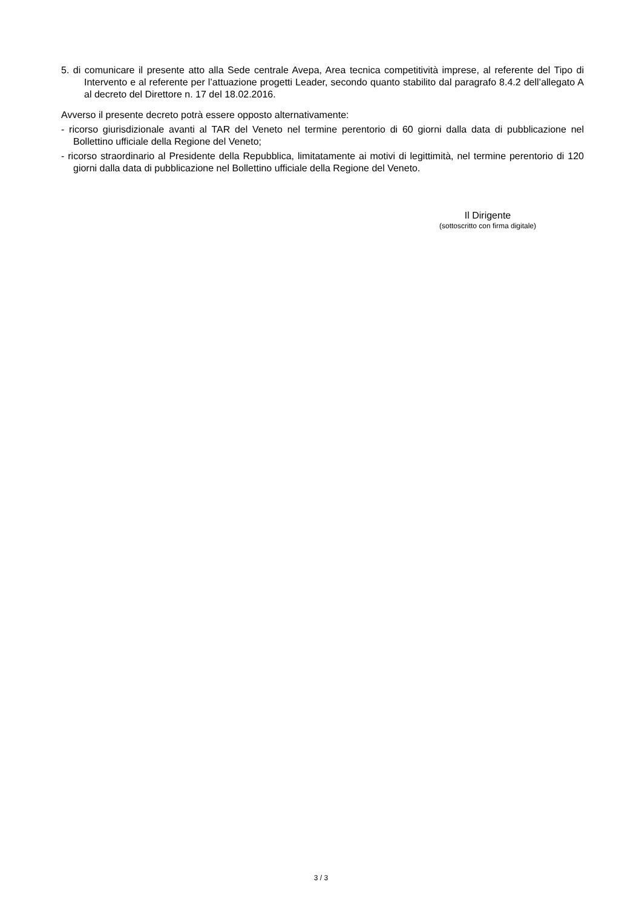5. di comunicare il presente atto alla Sede centrale Avepa, Area tecnica competitività imprese, al referente del Tipo di Intervento e al referente per l’attuazione progetti Leader, secondo quanto stabilito dal paragrafo 8.4.2 dell’allegato A al decreto del Direttore n. 17 del 18.02.2016.
Avverso il presente decreto potrà essere opposto alternativamente:
- ricorso giurisdizionale avanti al TAR del Veneto nel termine perentorio di 60 giorni dalla data di pubblicazione nel Bollettino ufficiale della Regione del Veneto;
- ricorso straordinario al Presidente della Repubblica, limitatamente ai motivi di legittimità, nel termine perentorio di 120 giorni dalla data di pubblicazione nel Bollettino ufficiale della Regione del Veneto.
Il Dirigente
(sottoscritto con firma digitale)
3 / 3